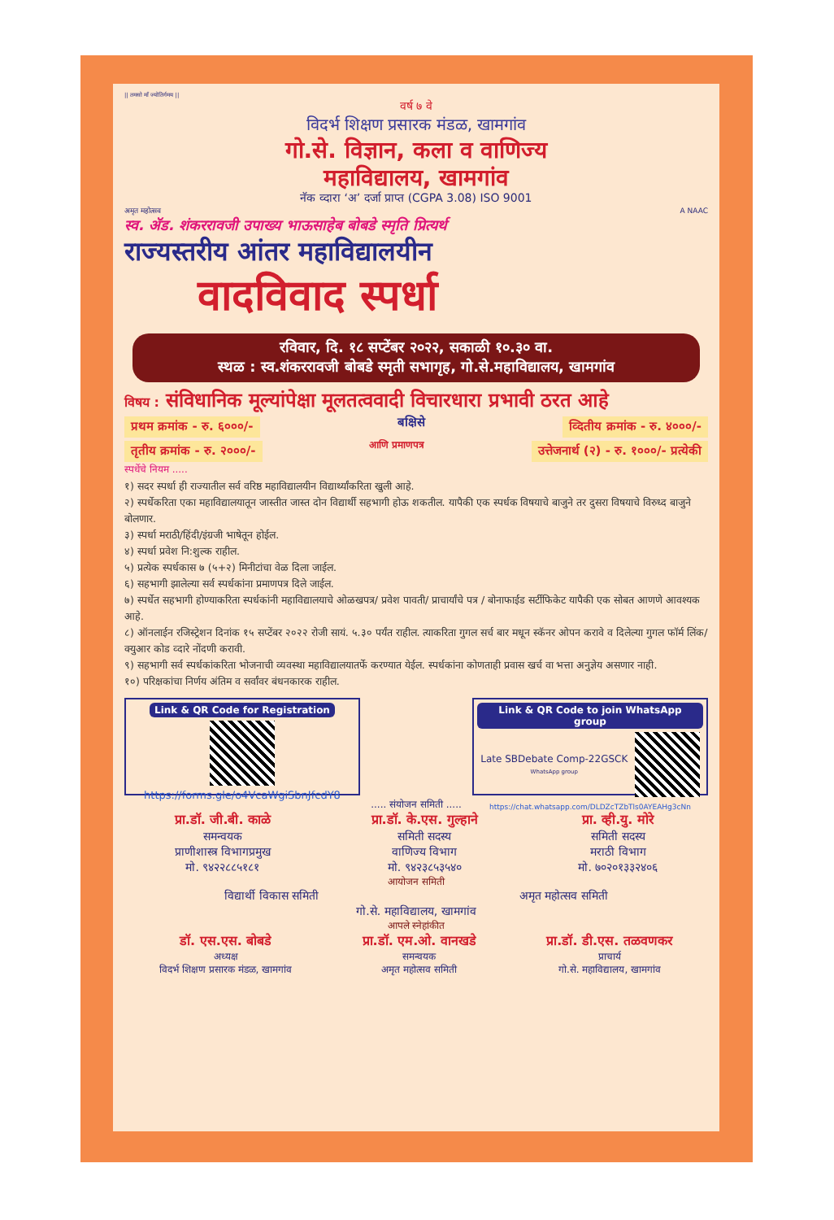|| तमसो माँ ज्योतिर्गमय ||
वर्ष ७ वे
विदर्भ शिक्षण प्रसारक मंडळ, खामगांव
गो.से. विज्ञान, कला व वाणिज्य
महाविद्यालय, खामगांव
नॅक व्दारा ‘अ’ दर्जा प्राप्त (CGPA 3.08) ISO 9001
अमृत महोत्सव A NAAC
स्व. ॲड. शंकररावजी उपाख्य भाऊसाहेब बोबडे स्मृति प्रित्यर्थ
राज्यस्तरीय आंतर महाविद्यालयीन
वादविवाद स्पर्धा
रविवार, दि. १८ सप्टेंबर २०२२, सकाळी १०.३० वा.
स्थळ : स्व.शंकररावजी बोबडे स्मृती सभागृह, गो.से.महाविद्यालय, खामगांव
विषय : संविधानिक मूल्यांपेक्षा मूलतत्ववादी विचारधारा प्रभावी ठरत आहे
प्रथम क्रमांक - रु. ६०००/-
बक्षिसे
व्दितीय क्रमांक - रु. ४०००/-
तृतीय क्रमांक - रु. २०००/-
आणि प्रमाणपत्र
उत्तेजनार्थ (२) - रु. १०००/- प्रत्येकी
स्पर्धेचे नियम .....
१) सदर स्पर्धा ही राज्यातील सर्व वरिष्ठ महाविद्यालयीन विद्यार्थ्यांकरिता खुली आहे.
२) स्पर्धेकरिता एका महाविद्यालयातून जास्तीत जास्त दोन विद्यार्थी सहभागी होऊ शकतील. यापैकी एक स्पर्धक विषयाचे बाजुने तर दुसरा विषयाचे विरुध्द बाजुने बोलणार.
३) स्पर्धा मराठी/हिंदी/इंग्रजी भाषेतून होईल.
४) स्पर्धा प्रवेश नि:शुल्क राहील.
५) प्रत्येक स्पर्धकास ७ (५+२) मिनीटांचा वेळ दिला जाईल.
६) सहभागी झालेल्या सर्व स्पर्धकांना प्रमाणपत्र दिले जाईल.
७) स्पर्धेत सहभागी होण्याकरिता स्पर्धकांनी महाविद्यालयाचे ओळखपत्र/ प्रवेश पावती/ प्राचार्यांचे पत्र / बोनाफाईड सर्टीफिकेट यापैकी एक सोबत आणणे आवश्यक आहे.
८) ऑनलाईन रजिस्ट्रेशन दिनांक १५ सप्टेंबर २०२२ रोजी सायं. ५.३० पर्यंत राहील. त्याकरिता गुगल सर्च बार मधून स्कॅनर ओपन करावे व दिलेल्या गुगल फॉर्म लिंक/क्युआर कोड व्दारे नोंदणी करावी.
९) सहभागी सर्व स्पर्धकांकरिता भोजनाची व्यवस्था महाविद्यालयातर्फे करण्यात येईल. स्पर्धकांना कोणताही प्रवास खर्च वा भत्ता अनुज्ञेय असणार नाही.
१०) परिक्षकांचा निर्णय अंतिम व सर्वांवर बंधनकारक राहील.
Link & QR Code for Registration
https://forms.gle/o4VcaWgiSbnJfcdY8
Link & QR Code to join WhatsApp group
Late SBDebate Comp-22GSCK
WhatsApp group
https://chat.whatsapp.com/DLDZcTZbTls0AYEAHg3cNn
..... संयोजन समिती .....
प्रा.डॉ. जी.बी. काळे
समन्वयक
प्राणीशास्त्र विभागप्रमुख
मो. ९४२२८८५१८१
प्रा.डॉ. के.एस. गुल्हाने
समिती सदस्य
वाणिज्य विभाग
मो. ९४२३८५३५४०
प्रा. व्ही.यु. मोरे
समिती सदस्य
मराठी विभाग
मो. ७०२०१३३२४०६
आयोजन समिती
विद्यार्थी विकास समिती अमृत महोत्सव समिती
गो.से. महाविद्यालय, खामगांव
आपले स्नेहांकीत
डॉ. एस.एस. बोबडे
अध्यक्ष
विदर्भ शिक्षण प्रसारक मंडळ, खामगांव
प्रा.डॉ. एम.ओ. वानखडे
समन्वयक
अमृत महोत्सव समिती
प्रा.डॉ. डी.एस. तळवणकर
प्राचार्य
गो.से. महाविद्यालय, खामगांव